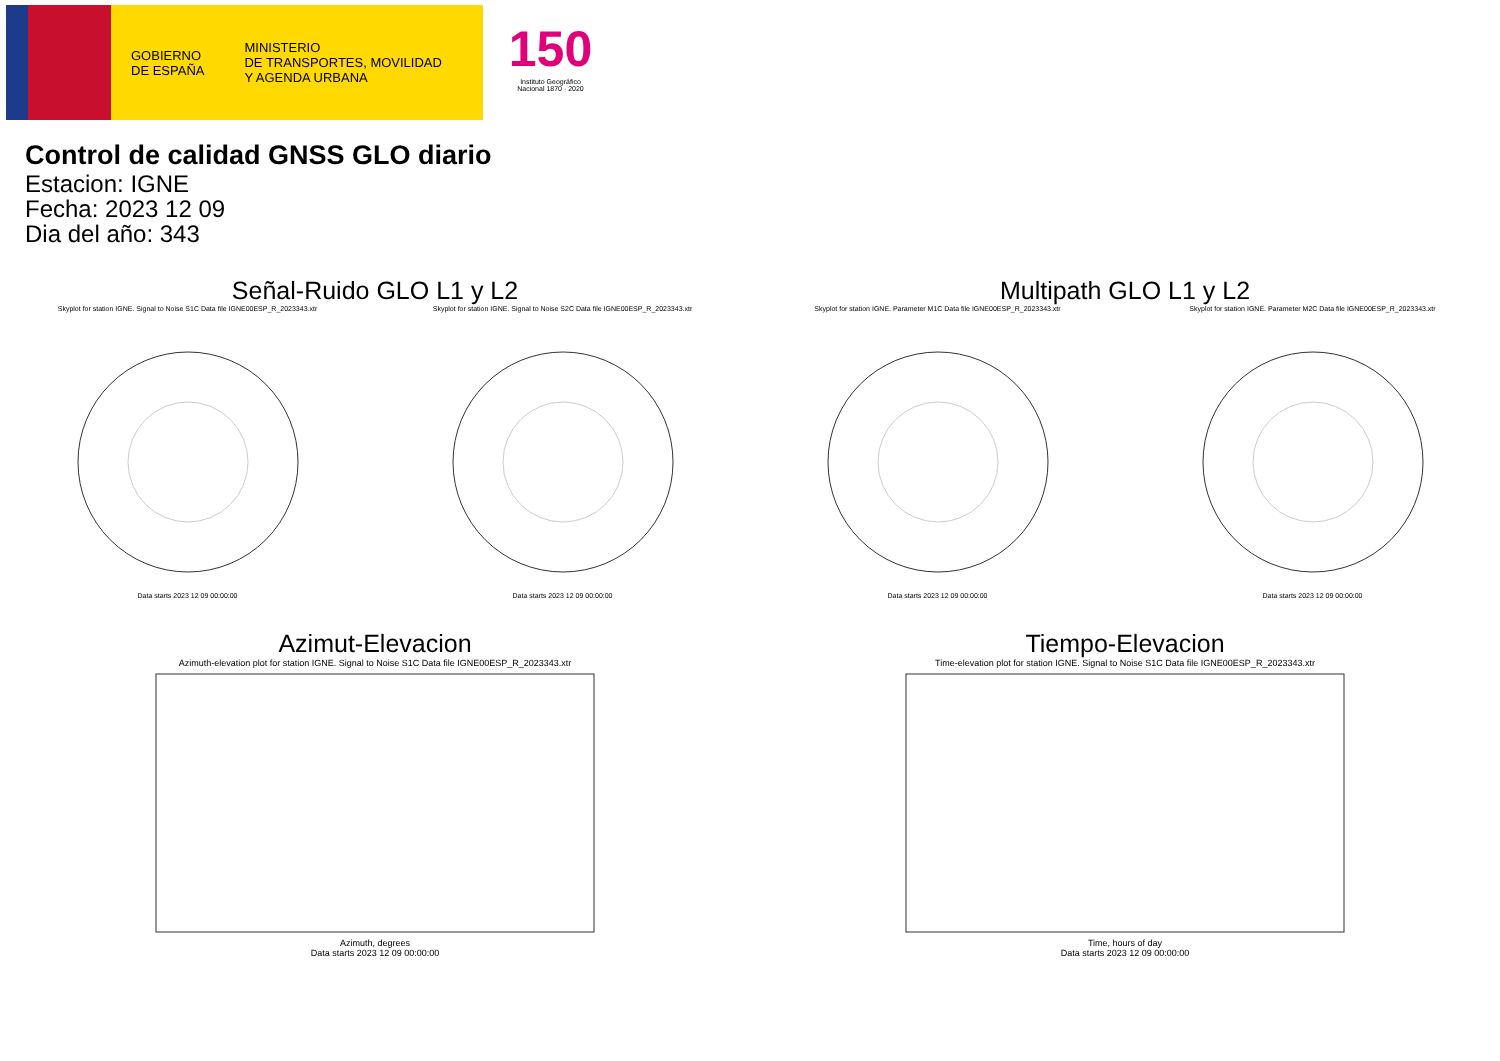GOBIERNO
DE ESPAÑA
MINISTERIO
DE TRANSPORTES, MOVILIDAD
Y AGENDA URBANA
150
Instituto Geográfico
Nacional 1870 · 2020
Control de calidad GNSS GLO diario
Estacion: IGNE
Fecha: 2023 12 09
Dia del año: 343
Señal-Ruido GLO L1 y L2
Skyplot for station IGNE. Signal to Noise S1C Data file IGNE00ESP_R_2023343.xtrData starts 2023 12 09 00:00:00
Skyplot for station IGNE. Signal to Noise S2C Data file IGNE00ESP_R_2023343.xtrData starts 2023 12 09 00:00:00
Multipath GLO L1 y L2
Skyplot for station IGNE. Parameter M1C Data file IGNE00ESP_R_2023343.xtrData starts 2023 12 09 00:00:00
Skyplot for station IGNE. Parameter M2C Data file IGNE00ESP_R_2023343.xtrData starts 2023 12 09 00:00:00
Azimut-Elevacion
Azimuth-elevation plot for station IGNE. Signal to Noise S1C Data file IGNE00ESP_R_2023343.xtrAzimuth, degrees
Data starts 2023 12 09 00:00:00
Tiempo-Elevacion
Time-elevation plot for station IGNE. Signal to Noise S1C Data file IGNE00ESP_R_2023343.xtrTime, hours of day
Data starts 2023 12 09 00:00:00